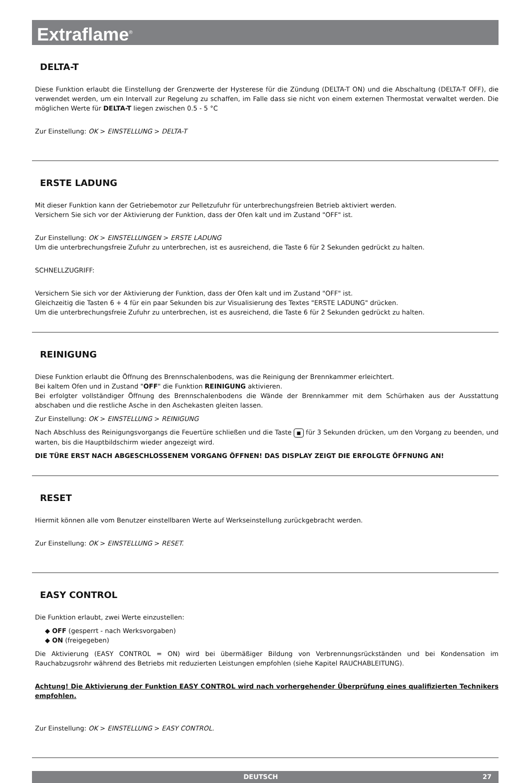Extraflame<sup>®</sup>
DELTA-T
Diese Funktion erlaubt die Einstellung der Grenzwerte der Hysterese für die Zündung (DELTA-T ON) und die Abschaltung (DELTA-T OFF), die verwendet werden, um ein Intervall zur Regelung zu schaffen, im Falle dass sie nicht von einem externen Thermostat verwaltet werden. Die möglichen Werte für DELTA-T liegen zwischen 0.5 - 5 °C
Zur Einstellung: OK > EINSTELLUNG > DELTA-T
ERSTE LADUNG
Mit dieser Funktion kann der Getriebemotor zur Pelletzufuhr für unterbrechungsfreien Betrieb aktiviert werden.
Versichern Sie sich vor der Aktivierung der Funktion, dass der Ofen kalt und im Zustand "OFF" ist.
Zur Einstellung: OK > EINSTELLUNGEN > ERSTE LADUNG
Um die unterbrechungsfreie Zufuhr zu unterbrechen, ist es ausreichend, die Taste 6 für 2 Sekunden gedrückt zu halten.
SCHNELLZUGRIFF:
Versichern Sie sich vor der Aktivierung der Funktion, dass der Ofen kalt und im Zustand "OFF" ist.
Gleichzeitig die Tasten 6 + 4 für ein paar Sekunden bis zur Visualisierung des Textes "ERSTE LADUNG" drücken.
Um die unterbrechungsfreie Zufuhr zu unterbrechen, ist es ausreichend, die Taste 6 für 2 Sekunden gedrückt zu halten.
REINIGUNG
Diese Funktion erlaubt die Öffnung des Brennschalenbodens, was die Reinigung der Brennkammer erleichtert.
Bei kaltem Ofen und in Zustand "OFF" die Funktion REINIGUNG aktivieren.
Bei erfolgter vollständiger Öffnung des Brennschalenbodens die Wände der Brennkammer mit dem Schürhaken aus der Ausstattung abschaben und die restliche Asche in den Aschekasten gleiten lassen.
Zur Einstellung: OK > EINSTELLUNG > REINIGUNG
Nach Abschluss des Reinigungsvorgangs die Feuertüre schließen und die Taste ■ für 3 Sekunden drücken, um den Vorgang zu beenden, und warten, bis die Hauptbildschirm wieder angezeigt wird.
DIE TÜRE ERST NACH ABGESCHLOSSENEM VORGANG ÖFFNEN! DAS DISPLAY ZEIGT DIE ERFOLGTE ÖFFNUNG AN!
RESET
Hiermit können alle vom Benutzer einstellbaren Werte auf Werkseinstellung zurückgebracht werden.
Zur Einstellung: OK > EINSTELLUNG > RESET.
EASY CONTROL
Die Funktion erlaubt, zwei Werte einzustellen:
◆ OFF (gesperrt - nach Werksvorgaben)
◆ ON (freigegeben)
Die Aktivierung (EASY CONTROL = ON) wird bei übermäßiger Bildung von Verbrennungsrückständen und bei Kondensation im Rauchabzugsrohr während des Betriebs mit reduzierten Leistungen empfohlen (siehe Kapitel RAUCHABLEITUNG).
Achtung! Die Aktivierung der Funktion EASY CONTROL wird nach vorhergehender Überprüfung eines qualifizierten Technikers empfohlen.
Zur Einstellung: OK > EINSTELLUNG > EASY CONTROL.
DEUTSCH 27